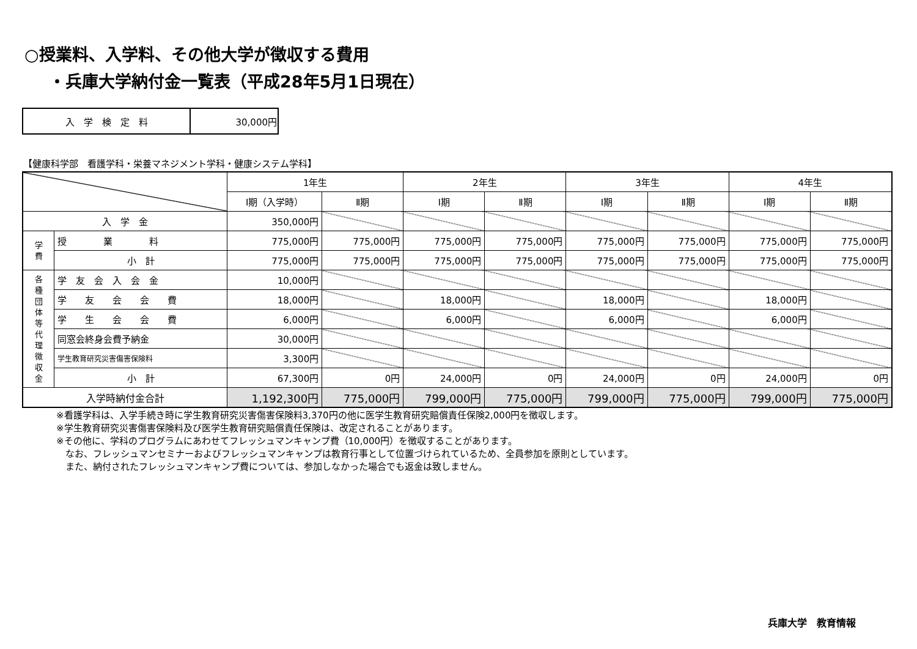○授業料、入学料、その他大学が徴収する費用
・兵庫大学納付金一覧表（平成28年5月1日現在）
| 入 学 検 定 料 | 30,000円 |
【健康科学部　看護学科・栄養マネジメント学科・健康システム学科】
| | | 1年生 | | 2年生 | | 3年生 | | 4年生 | |
| --- | --- | --- | --- | --- | --- | --- | --- | --- | --- |
| | | Ⅰ期（入学時） | Ⅱ期 | Ⅰ期 | Ⅱ期 | Ⅰ期 | Ⅱ期 | Ⅰ期 | Ⅱ期 |
| 入 学 金 | | 350,000円 | | | | | | | |
| 学 費 | 授 業 料 | 775,000円 | 775,000円 | 775,000円 | 775,000円 | 775,000円 | 775,000円 | 775,000円 | 775,000円 |
| | 小 計 | 775,000円 | 775,000円 | 775,000円 | 775,000円 | 775,000円 | 775,000円 | 775,000円 | 775,000円 |
| 各 種 団 体 等 代 理 徴 収 金 | 学 友 会 入 会 金 | 10,000円 | | | | | | | |
| | 学 友 会 会 費 | 18,000円 | | 18,000円 | | 18,000円 | | 18,000円 | |
| | 学 生 会 会 費 | 6,000円 | | 6,000円 | | 6,000円 | | 6,000円 | |
| | 同窓会終身会費予納金 | 30,000円 | | | | | | | |
| | 学生教育研究災害傷害保険料 | 3,300円 | | | | | | | |
| | 小 計 | 67,300円 | 0円 | 24,000円 | 0円 | 24,000円 | 0円 | 24,000円 | 0円 |
| 入学時納付金合計 | | 1,192,300円 | 775,000円 | 799,000円 | 775,000円 | 799,000円 | 775,000円 | 799,000円 | 775,000円 |
※看護学科は、入学手続き時に学生教育研究災害傷害保険料3,370円の他に医学生教育研究賠償責任保険2,000円を徴収します。
※学生教育研究災害傷害保険料及び医学生教育研究賠償責任保険は、改定されることがあります。
※その他に、学科のプログラムにあわせてフレッシュマンキャンプ費（10,000円）を徴収することがあります。
　なお、フレッシュマンセミナーおよびフレッシュマンキャンプは教育行事として位置づけられているため、全員参加を原則としています。
　また、納付されたフレッシュマンキャンプ費については、参加しなかった場合でも返金は致しません。
兵庫大学　教育情報